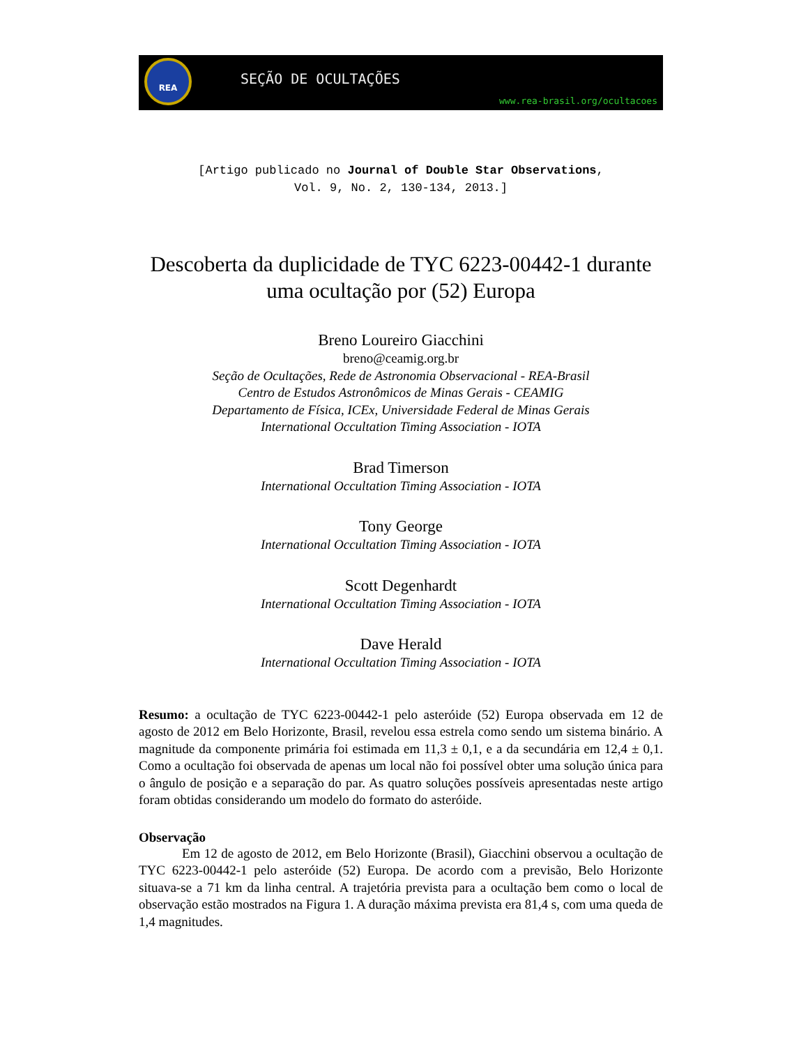REA
SEÇÃO DE OCULTAÇÕES
www.rea-brasil.org/ocultacoes
[Artigo publicado no Journal of Double Star Observations,
Vol. 9, No. 2, 130-134, 2013.]
Descoberta da duplicidade de TYC 6223-00442-1 durante uma ocultação por (52) Europa
Breno Loureiro Giacchini
breno@ceamig.org.br
Seção de Ocultações, Rede de Astronomia Observacional - REA-Brasil
Centro de Estudos Astronômicos de Minas Gerais - CEAMIG
Departamento de Física, ICEx, Universidade Federal de Minas Gerais
International Occultation Timing Association - IOTA
Brad Timerson
International Occultation Timing Association - IOTA
Tony George
International Occultation Timing Association - IOTA
Scott Degenhardt
International Occultation Timing Association - IOTA
Dave Herald
International Occultation Timing Association - IOTA
Resumo: a ocultação de TYC 6223-00442-1 pelo asteróide (52) Europa observada em 12 de agosto de 2012 em Belo Horizonte, Brasil, revelou essa estrela como sendo um sistema binário. A magnitude da componente primária foi estimada em 11,3 ± 0,1, e a da secundária em 12,4 ± 0,1. Como a ocultação foi observada de apenas um local não foi possível obter uma solução única para o ângulo de posição e a separação do par. As quatro soluções possíveis apresentadas neste artigo foram obtidas considerando um modelo do formato do asteróide.
Observação
Em 12 de agosto de 2012, em Belo Horizonte (Brasil), Giacchini observou a ocultação de TYC 6223-00442-1 pelo asteróide (52) Europa. De acordo com a previsão, Belo Horizonte situava-se a 71 km da linha central. A trajetória prevista para a ocultação bem como o local de observação estão mostrados na Figura 1. A duração máxima prevista era 81,4 s, com uma queda de 1,4 magnitudes.